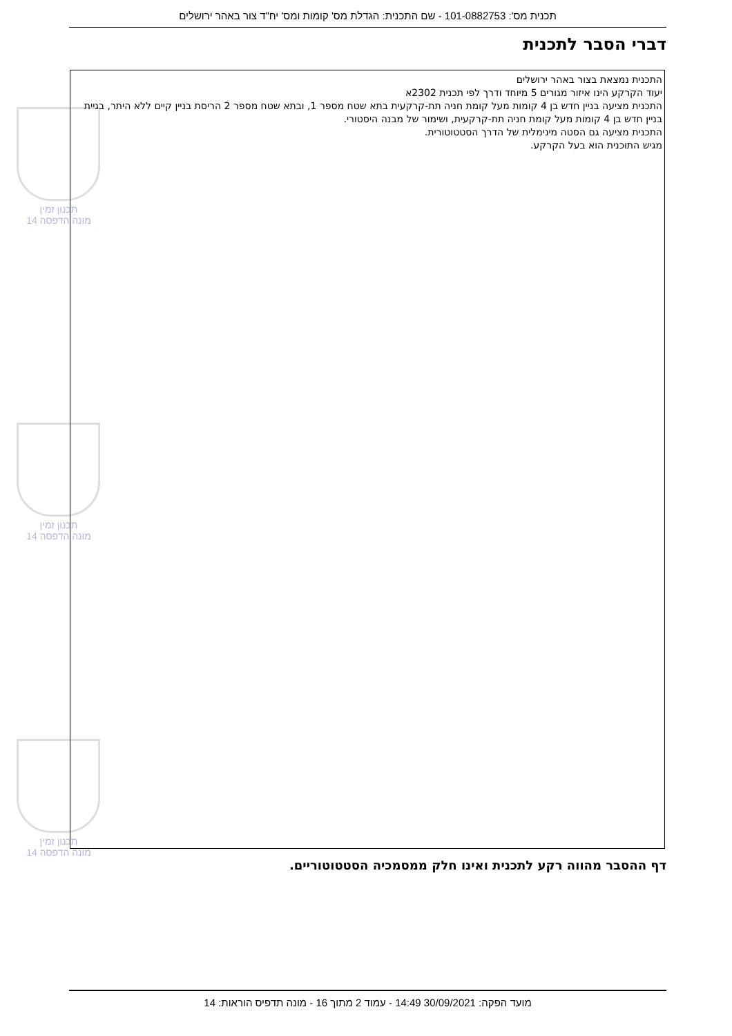תכנית מס': 101-0882753 - שם התכנית: הגדלת מס' קומות ומס' יח"ד צור באהר ירושלים
דברי הסבר לתכנית
תכנון זמין
מונה הדפסה 14
תכנון זמין
מונה הדפסה 14
תכנון זמין
מונה הדפסה 14
התכנית נמצאת בצור באהר ירושלים
יעוד הקרקע הינו איזור מגורים 5 מיוחד ודרך לפי תכנית 2302א
התכנית מציעה בניין חדש בן 4 קומות מעל קומת חניה תת-קרקעית בתא שטח מספר 1, ובתא שטח מספר 2 הריסת בניין קיים ללא היתר, בניית בניין חדש בן 4 קומות מעל קומת חניה תת-קרקעית, ושימור של מבנה היסטורי.
התכנית מציעה גם הסטה מינימלית של הדרך הסטטוטורית.
מגיש התוכנית הוא בעל הקרקע.
דף ההסבר מהווה רקע לתכנית ואינו חלק ממסמכיה הסטטוטוריים.
מועד הפקה: 30/09/2021 14:49 - עמוד 2 מתוך 16 - מונה תדפיס הוראות: 14